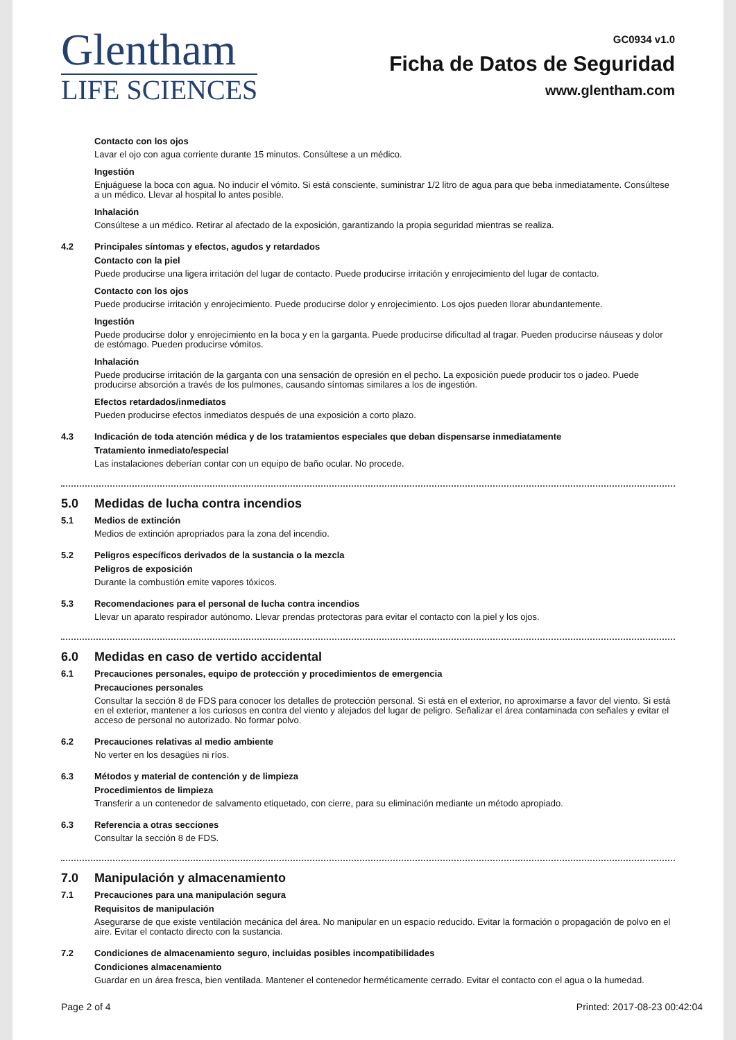Glentham
LIFE SCIENCES
GC0934 v1.0
Ficha de Datos de Seguridad
www.glentham.com
Contacto con los ojos
Lavar el ojo con agua corriente durante 15 minutos. Consúltese a un médico.
Ingestión
Enjuáguese la boca con agua. No inducir el vómito. Si está consciente, suministrar 1/2 litro de agua para que beba inmediatamente. Consúltese a un médico. Llevar al hospital lo antes posible.
Inhalación
Consúltese a un médico. Retirar al afectado de la exposición, garantizando la propia seguridad mientras se realiza.
4.2 Principales síntomas y efectos, agudos y retardados
Contacto con la piel
Puede producirse una ligera irritación del lugar de contacto. Puede producirse irritación y enrojecimiento del lugar de contacto.
Contacto con los ojos
Puede producirse irritación y enrojecimiento. Puede producirse dolor y enrojecimiento. Los ojos pueden llorar abundantemente.
Ingestión
Puede producirse dolor y enrojecimiento en la boca y en la garganta. Puede producirse dificultad al tragar. Pueden producirse náuseas y dolor de estómago. Pueden producirse vómitos.
Inhalación
Puede producirse irritación de la garganta con una sensación de opresión en el pecho. La exposición puede producir tos o jadeo. Puede producirse absorción a través de los pulmones, causando síntomas similares a los de ingestión.
Efectos retardados/inmediatos
Pueden producirse efectos inmediatos después de una exposición a corto plazo.
4.3 Indicación de toda atención médica y de los tratamientos especiales que deban dispensarse inmediatamente
Tratamiento inmediato/especial
Las instalaciones deberían contar con un equipo de baño ocular. No procede.
5.0 Medidas de lucha contra incendios
5.1 Medios de extinción
Medios de extinción apropriados para la zona del incendio.
5.2 Peligros específicos derivados de la sustancia o la mezcla
Peligros de exposición
Durante la combustión emite vapores tóxicos.
5.3 Recomendaciones para el personal de lucha contra incendios
Llevar un aparato respirador autónomo. Llevar prendas protectoras para evitar el contacto con la piel y los ojos.
6.0 Medidas en caso de vertido accidental
6.1 Precauciones personales, equipo de protección y procedimientos de emergencia
Precauciones personales
Consultar la sección 8 de FDS para conocer los detalles de protección personal. Si está en el exterior, no aproximarse a favor del viento. Si está en el exterior, mantener a los curiosos en contra del viento y alejados del lugar de peligro. Señalizar el área contaminada con señales y evitar el acceso de personal no autorizado. No formar polvo.
6.2 Precauciones relativas al medio ambiente
No verter en los desagües ni ríos.
6.3 Métodos y material de contención y de limpieza
Procedimientos de limpieza
Transferir a un contenedor de salvamento etiquetado, con cierre, para su eliminación mediante un método apropiado.
6.3 Referencia a otras secciones
Consultar la sección 8 de FDS.
7.0 Manipulación y almacenamiento
7.1 Precauciones para una manipulación segura
Requisitos de manipulación
Asegurarse de que existe ventilación mecánica del área. No manipular en un espacio reducido. Evitar la formación o propagación de polvo en el aire. Evitar el contacto directo con la sustancia.
7.2 Condiciones de almacenamiento seguro, incluidas posibles incompatibilidades
Condiciones almacenamiento
Guardar en un área fresca, bien ventilada. Mantener el contenedor herméticamente cerrado. Evitar el contacto con el agua o la humedad.
Page 2 of 4 Printed: 2017-08-23 00:42:04